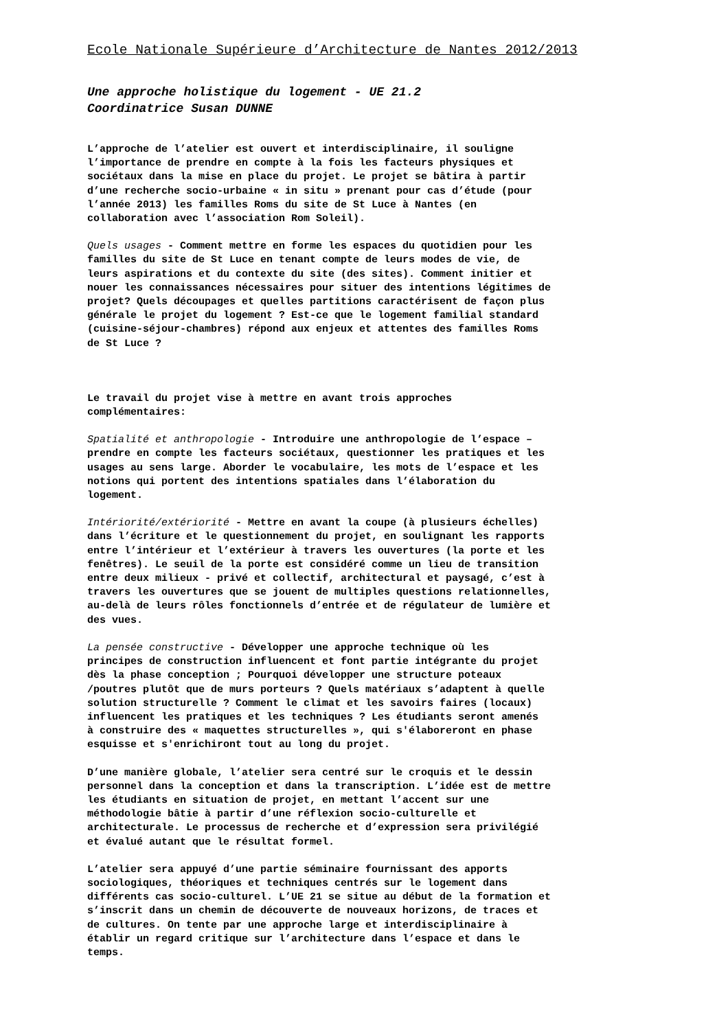Ecole Nationale Supérieure d’Architecture de Nantes 2012/2013
Une approche holistique du logement - UE 21.2
Coordinatrice Susan DUNNE
L’approche de l’atelier est ouvert et interdisciplinaire, il souligne l’importance de prendre en compte à la fois les facteurs physiques et sociétaux dans la mise en place du projet. Le projet se bâtira à partir d’une recherche socio-urbaine « in situ » prenant pour cas d’étude (pour l’année 2013) les familles Roms du site de St Luce à Nantes (en collaboration avec l’association Rom Soleil).
Quels usages - Comment mettre en forme les espaces du quotidien pour les familles du site de St Luce en tenant compte de leurs modes de vie, de leurs aspirations et du contexte du site (des sites). Comment initier et nouer les connaissances nécessaires pour situer des intentions légitimes de projet? Quels découpages et quelles partitions caractérisent de façon plus générale le projet du logement ? Est-ce que le logement familial standard (cuisine-séjour-chambres) répond aux enjeux et attentes des familles Roms de St Luce ?
Le travail du projet vise à mettre en avant trois approches complémentaires:
Spatialité et anthropologie - Introduire une anthropologie de l’espace – prendre en compte les facteurs sociétaux, questionner les pratiques et les usages au sens large. Aborder le vocabulaire, les mots de l’espace et les notions qui portent des intentions spatiales dans l’élaboration du logement.
Intériorité/extériorité - Mettre en avant la coupe (à plusieurs échelles) dans l’écriture et le questionnement du projet, en soulignant les rapports entre l’intérieur et l’extérieur à travers les ouvertures (la porte et les fenêtres). Le seuil de la porte est considéré comme un lieu de transition entre deux milieux - privé et collectif, architectural et paysagé, c’est à travers les ouvertures que se jouent de multiples questions relationnelles, au-delà de leurs rôles fonctionnels d’entrée et de régulateur de lumière et des vues.
La pensée constructive - Développer une approche technique où les principes de construction influencent et font partie intégrante du projet dès la phase conception ; Pourquoi développer une structure poteaux /poutres plutôt que de murs porteurs ? Quels matériaux s’adaptent à quelle solution structurelle ? Comment le climat et les savoirs faires (locaux) influencent les pratiques et les techniques ? Les étudiants seront amenés à construire des « maquettes structurelles », qui s'élaboreront en phase esquisse et s'enrichiront tout au long du projet.
D’une manière globale, l’atelier sera centré sur le croquis et le dessin personnel dans la conception et dans la transcription. L’idée est de mettre les étudiants en situation de projet, en mettant l’accent sur une méthodologie bâtie à partir d’une réflexion socio-culturelle et architecturale. Le processus de recherche et d’expression sera privilégié et évalué autant que le résultat formel.
L’atelier sera appuyé d’une partie séminaire fournissant des apports sociologiques, théoriques et techniques centrés sur le logement dans différents cas socio-culturel. L’UE 21 se situe au début de la formation et s’inscrit dans un chemin de découverte de nouveaux horizons, de traces et de cultures. On tente par une approche large et interdisciplinaire à établir un regard critique sur l’architecture dans l’espace et dans le temps.